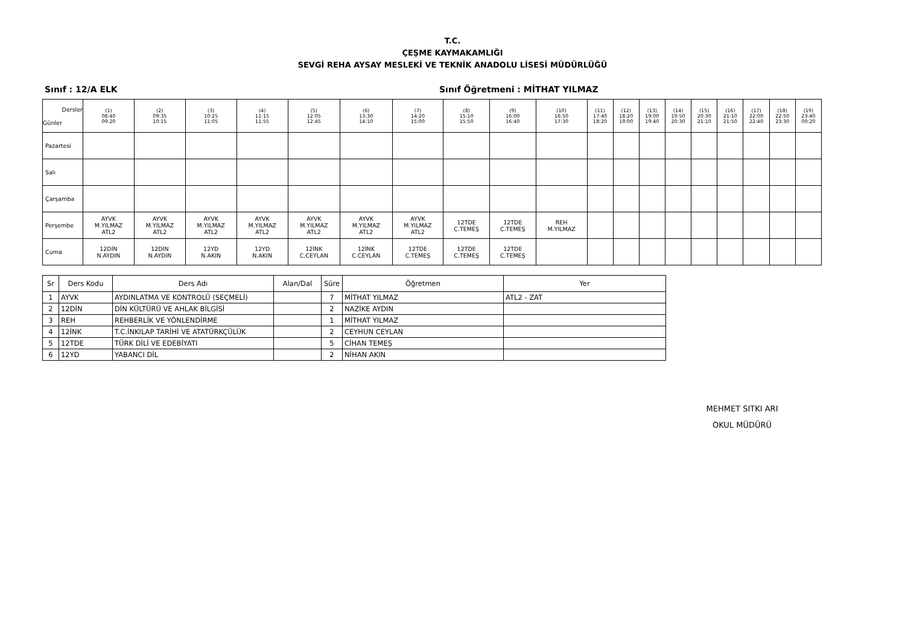T.C.
ÇEŞME KAYMAKAMLIĞI
SEVGİ REHA AYSAY MESLEKİ VE TEKNİK ANADOLU LİSESİ MÜDÜRLÜĞÜ
Sınıf : 12/A ELK Sınıf Öğretmeni : MİTHAT YILMAZ
| Dersler Günler | (1) 08:40 09:20 | (2) 09:35 10:15 | (3) 10:25 11:05 | (4) 11:15 11:55 | (5) 12:05 12:45 | (6) 13:30 14:10 | (7) 14:20 15:00 | (8) 15:10 15:50 | (9) 16:00 16:40 | (10) 16:50 17:30 | (11) 17:40 18:20 | (12) 18:20 19:00 | (13) 19:00 19:40 | (14) 19:50 20:30 | (15) 20:30 21:10 | (16) 21:10 21:50 | (17) 22:00 22:40 | (18) 22:50 23:30 | (19) 23:40 00:20 |
| --- | --- | --- | --- | --- | --- | --- | --- | --- | --- | --- | --- | --- | --- | --- | --- | --- | --- | --- | --- |
| Pazartesi | | | | | | | | | | | | | | | | | | | |
| Salı | | | | | | | | | | | | | | | | | | | |
| Çarşamba | | | | | | | | | | | | | | | | | | | |
| Perşembe | AYVK M.YILMAZ ATL2 | AYVK M.YILMAZ ATL2 | AYVK M.YILMAZ ATL2 | AYVK M.YILMAZ ATL2 | AYVK M.YILMAZ ATL2 | AYVK M.YILMAZ ATL2 | AYVK M.YILMAZ ATL2 | 12TDE C.TEMEŞ | 12TDE C.TEMEŞ | REH M.YILMAZ | | | | | | | | | |
| Cuma | 12DİN N.AYDIN | 12DİN N.AYDIN | 12YD N.AKIN | 12YD N.AKIN | 12İNK C.CEYLAN | 12İNK C.CEYLAN | 12TDE C.TEMEŞ | 12TDE C.TEMEŞ | 12TDE C.TEMEŞ | | | | | | | | | | |
| Sr | Ders Kodu | Ders Adı | Alan/Dal | Süre | Öğretmen | Yer |
| --- | --- | --- | --- | --- | --- | --- |
| 1 | AYVK | AYDINLATMA VE KONTROLÜ (SEÇMELİ) | | 7 | MİTHAT YILMAZ | ATL2 - ZAT |
| 2 | 12DİN | DİN KÜLTÜRÜ VE AHLAK BİLGİSİ | | 2 | NAZİKE AYDIN | |
| 3 | REH | REHBERLİK VE YÖNLENDİRME | | 1 | MİTHAT YILMAZ | |
| 4 | 12İNK | T.C.İNKILAP TARİHİ VE ATATÜRKÇÜLÜK | | 2 | CEYHUN CEYLAN | |
| 5 | 12TDE | TÜRK DİLİ VE EDEBİYATI | | 5 | CİHAN TEMEŞ | |
| 6 | 12YD | YABANCI DİL | | 2 | NİHAN AKIN | |
MEHMET SITKI ARI
OKUL MÜDÜRÜ